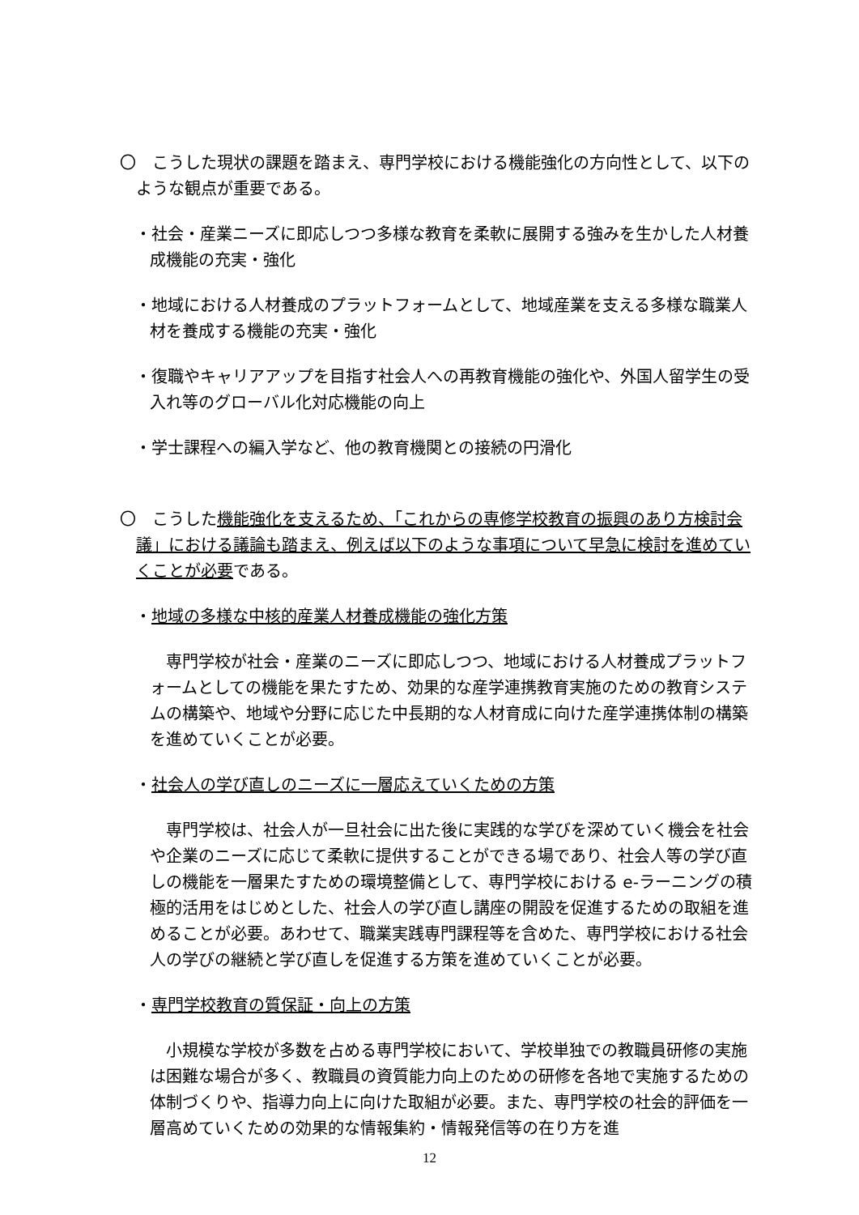〇　こうした現状の課題を踏まえ、専門学校における機能強化の方向性として、以下のような観点が重要である。
・社会・産業ニーズに即応しつつ多様な教育を柔軟に展開する強みを生かした人材養成機能の充実・強化
・地域における人材養成のプラットフォームとして、地域産業を支える多様な職業人材を養成する機能の充実・強化
・復職やキャリアアップを目指す社会人への再教育機能の強化や、外国人留学生の受入れ等のグローバル化対応機能の向上
・学士課程への編入学など、他の教育機関との接続の円滑化
〇　こうした機能強化を支えるため、「これからの専修学校教育の振興のあり方検討会議」における議論も踏まえ、例えば以下のような事項について早急に検討を進めていくことが必要である。
・地域の多様な中核的産業人材養成機能の強化方策
専門学校が社会・産業のニーズに即応しつつ、地域における人材養成プラットフォームとしての機能を果たすため、効果的な産学連携教育実施のための教育システムの構築や、地域や分野に応じた中長期的な人材育成に向けた産学連携体制の構築を進めていくことが必要。
・社会人の学び直しのニーズに一層応えていくための方策
専門学校は、社会人が一旦社会に出た後に実践的な学びを深めていく機会を社会や企業のニーズに応じて柔軟に提供することができる場であり、社会人等の学び直しの機能を一層果たすための環境整備として、専門学校における e-ラーニングの積極的活用をはじめとした、社会人の学び直し講座の開設を促進するための取組を進めることが必要。あわせて、職業実践専門課程等を含めた、専門学校における社会人の学びの継続と学び直しを促進する方策を進めていくことが必要。
・専門学校教育の質保証・向上の方策
小規模な学校が多数を占める専門学校において、学校単独での教職員研修の実施は困難な場合が多く、教職員の資質能力向上のための研修を各地で実施するための体制づくりや、指導力向上に向けた取組が必要。また、専門学校の社会的評価を一層高めていくための効果的な情報集約・情報発信等の在り方を進
12